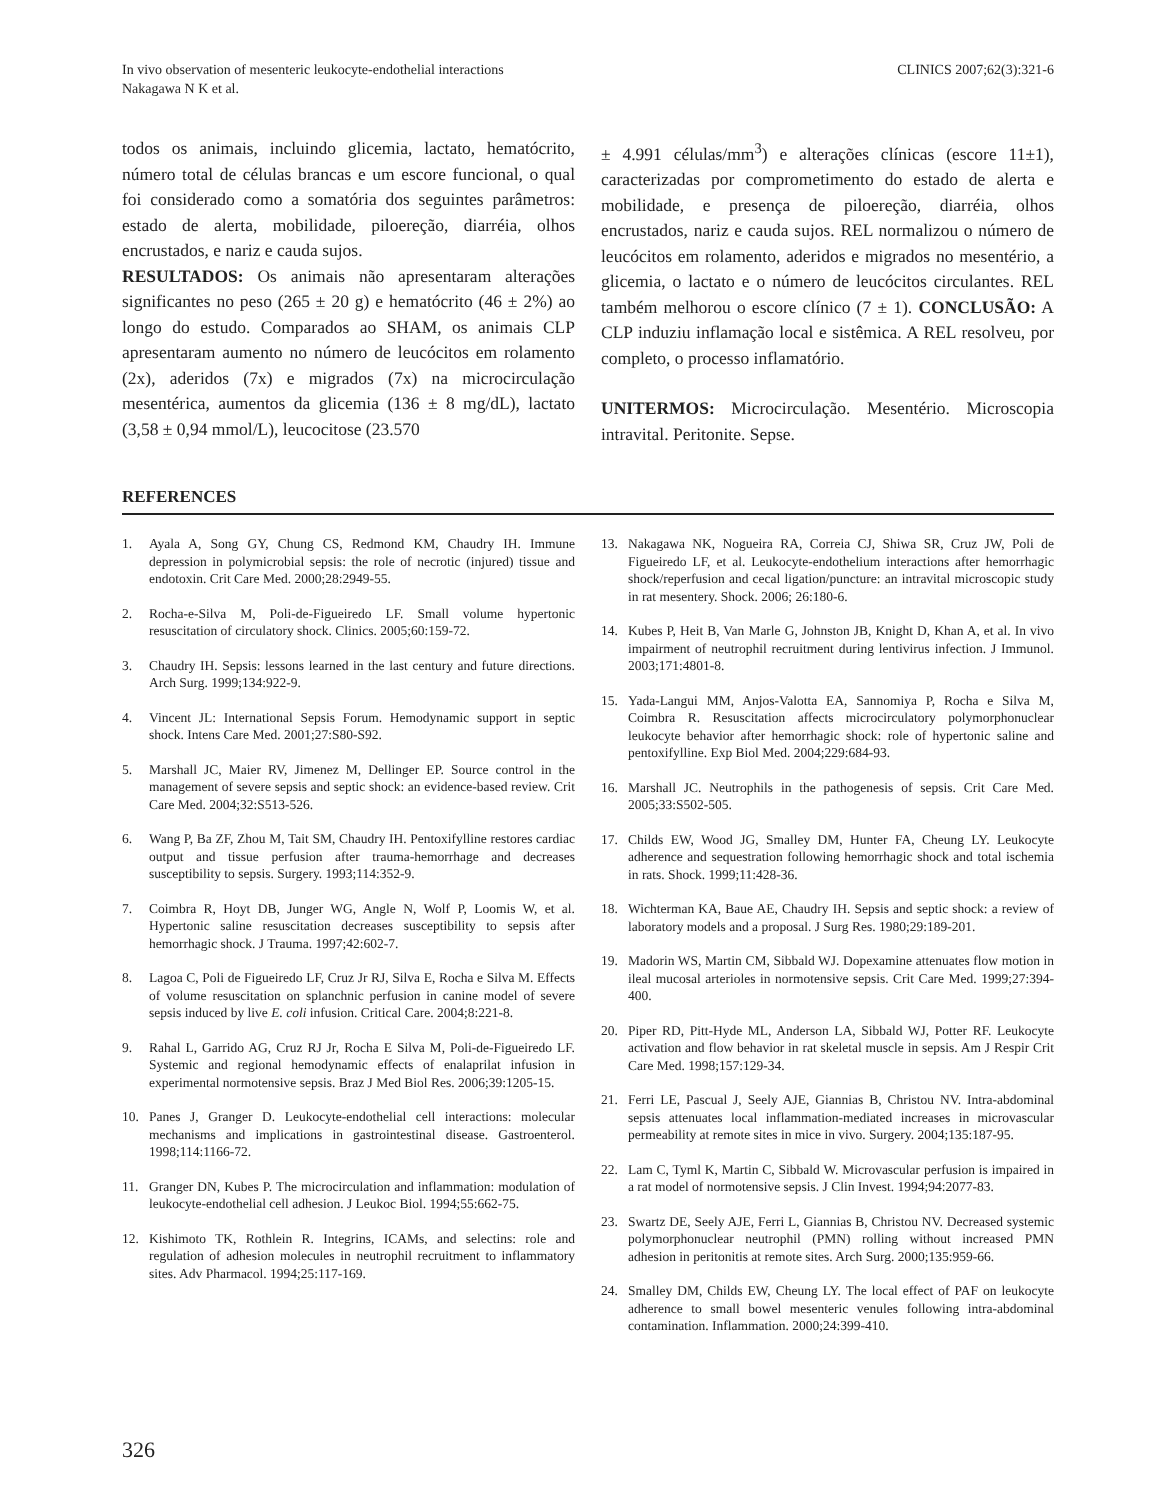In vivo observation of mesenteric leukocyte-endothelial interactions
Nakagawa N K et al.
CLINICS 2007;62(3):321-6
todos os animais, incluindo glicemia, lactato, hematócrito, número total de células brancas e um escore funcional, o qual foi considerado como a somatória dos seguintes parâmetros: estado de alerta, mobilidade, piloereção, diarréia, olhos encrustados, e nariz e cauda sujos.
RESULTADOS: Os animais não apresentaram alterações significantes no peso (265 ± 20 g) e hematócrito (46 ± 2%) ao longo do estudo. Comparados ao SHAM, os animais CLP apresentaram aumento no número de leucócitos em rolamento (2x), aderidos (7x) e migrados (7x) na microcirculação mesentérica, aumentos da glicemia (136 ± 8 mg/dL), lactato (3,58 ± 0,94 mmol/L), leucocitose (23.570
± 4.991 células/mm<sup>3</sup>) e alterações clínicas (escore 11±1), caracterizadas por comprometimento do estado de alerta e mobilidade, e presença de piloereção, diarréia, olhos encrustados, nariz e cauda sujos. REL normalizou o número de leucócitos em rolamento, aderidos e migrados no mesentério, a glicemia, o lactato e o número de leucócitos circulantes. REL também melhorou o escore clínico (7 ± 1). CONCLUSÃO: A CLP induziu inflamação local e sistêmica. A REL resolveu, por completo, o processo inflamatório.
UNITERMOS: Microcirculação. Mesentério. Microscopia intravital. Peritonite. Sepse.
REFERENCES
1. Ayala A, Song GY, Chung CS, Redmond KM, Chaudry IH. Immune depression in polymicrobial sepsis: the role of necrotic (injured) tissue and endotoxin. Crit Care Med. 2000;28:2949-55.
2. Rocha-e-Silva M, Poli-de-Figueiredo LF. Small volume hypertonic resuscitation of circulatory shock. Clinics. 2005;60:159-72.
3. Chaudry IH. Sepsis: lessons learned in the last century and future directions. Arch Surg. 1999;134:922-9.
4. Vincent JL: International Sepsis Forum. Hemodynamic support in septic shock. Intens Care Med. 2001;27:S80-S92.
5. Marshall JC, Maier RV, Jimenez M, Dellinger EP. Source control in the management of severe sepsis and septic shock: an evidence-based review. Crit Care Med. 2004;32:S513-526.
6. Wang P, Ba ZF, Zhou M, Tait SM, Chaudry IH. Pentoxifylline restores cardiac output and tissue perfusion after trauma-hemorrhage and decreases susceptibility to sepsis. Surgery. 1993;114:352-9.
7. Coimbra R, Hoyt DB, Junger WG, Angle N, Wolf P, Loomis W, et al. Hypertonic saline resuscitation decreases susceptibility to sepsis after hemorrhagic shock. J Trauma. 1997;42:602-7.
8. Lagoa C, Poli de Figueiredo LF, Cruz Jr RJ, Silva E, Rocha e Silva M. Effects of volume resuscitation on splanchnic perfusion in canine model of severe sepsis induced by live E. coli infusion. Critical Care. 2004;8:221-8.
9. Rahal L, Garrido AG, Cruz RJ Jr, Rocha E Silva M, Poli-de-Figueiredo LF. Systemic and regional hemodynamic effects of enalaprilat infusion in experimental normotensive sepsis. Braz J Med Biol Res. 2006;39:1205-15.
10. Panes J, Granger D. Leukocyte-endothelial cell interactions: molecular mechanisms and implications in gastrointestinal disease. Gastroenterol. 1998;114:1166-72.
11. Granger DN, Kubes P. The microcirculation and inflammation: modulation of leukocyte-endothelial cell adhesion. J Leukoc Biol. 1994;55:662-75.
12. Kishimoto TK, Rothlein R. Integrins, ICAMs, and selectins: role and regulation of adhesion molecules in neutrophil recruitment to inflammatory sites. Adv Pharmacol. 1994;25:117-169.
13. Nakagawa NK, Nogueira RA, Correia CJ, Shiwa SR, Cruz JW, Poli de Figueiredo LF, et al. Leukocyte-endothelium interactions after hemorrhagic shock/reperfusion and cecal ligation/puncture: an intravital microscopic study in rat mesentery. Shock. 2006; 26:180-6.
14. Kubes P, Heit B, Van Marle G, Johnston JB, Knight D, Khan A, et al. In vivo impairment of neutrophil recruitment during lentivirus infection. J Immunol. 2003;171:4801-8.
15. Yada-Langui MM, Anjos-Valotta EA, Sannomiya P, Rocha e Silva M, Coimbra R. Resuscitation affects microcirculatory polymorphonuclear leukocyte behavior after hemorrhagic shock: role of hypertonic saline and pentoxifylline. Exp Biol Med. 2004;229:684-93.
16. Marshall JC. Neutrophils in the pathogenesis of sepsis. Crit Care Med. 2005;33:S502-505.
17. Childs EW, Wood JG, Smalley DM, Hunter FA, Cheung LY. Leukocyte adherence and sequestration following hemorrhagic shock and total ischemia in rats. Shock. 1999;11:428-36.
18. Wichterman KA, Baue AE, Chaudry IH. Sepsis and septic shock: a review of laboratory models and a proposal. J Surg Res. 1980;29:189-201.
19. Madorin WS, Martin CM, Sibbald WJ. Dopexamine attenuates flow motion in ileal mucosal arterioles in normotensive sepsis. Crit Care Med. 1999;27:394-400.
20. Piper RD, Pitt-Hyde ML, Anderson LA, Sibbald WJ, Potter RF. Leukocyte activation and flow behavior in rat skeletal muscle in sepsis. Am J Respir Crit Care Med. 1998;157:129-34.
21. Ferri LE, Pascual J, Seely AJE, Giannias B, Christou NV. Intra-abdominal sepsis attenuates local inflammation-mediated increases in microvascular permeability at remote sites in mice in vivo. Surgery. 2004;135:187-95.
22. Lam C, Tyml K, Martin C, Sibbald W. Microvascular perfusion is impaired in a rat model of normotensive sepsis. J Clin Invest. 1994;94:2077-83.
23. Swartz DE, Seely AJE, Ferri L, Giannias B, Christou NV. Decreased systemic polymorphonuclear neutrophil (PMN) rolling without increased PMN adhesion in peritonitis at remote sites. Arch Surg. 2000;135:959-66.
24. Smalley DM, Childs EW, Cheung LY. The local effect of PAF on leukocyte adherence to small bowel mesenteric venules following intra-abdominal contamination. Inflammation. 2000;24:399-410.
326